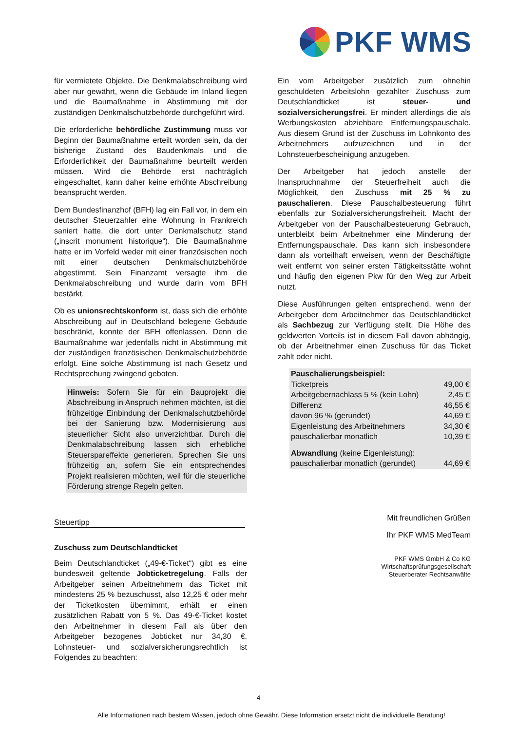PKF WMS
für vermietete Objekte. Die Denkmalabschreibung wird aber nur gewährt, wenn die Gebäude im Inland liegen und die Baumaßnahme in Abstimmung mit der zuständigen Denkmalschutzbehörde durchgeführt wird.
Die erforderliche behördliche Zustimmung muss vor Beginn der Baumaßnahme erteilt worden sein, da der bisherige Zustand des Baudenkmals und die Erforderlichkeit der Baumaßnahme beurteilt werden müssen. Wird die Behörde erst nachträglich eingeschaltet, kann daher keine erhöhte Abschreibung beansprucht werden.
Dem Bundesfinanzhof (BFH) lag ein Fall vor, in dem ein deutscher Steuerzahler eine Wohnung in Frankreich saniert hatte, die dort unter Denkmalschutz stand („inscrit monument historique“). Die Baumaßnahme hatte er im Vorfeld weder mit einer französischen noch mit einer deutschen Denkmalschutzbehörde abgestimmt. Sein Finanzamt versagte ihm die Denkmalabschreibung und wurde darin vom BFH bestärkt.
Ob es unionsrechtskonform ist, dass sich die erhöhte Abschreibung auf in Deutschland belegene Gebäude beschränkt, konnte der BFH offenlassen. Denn die Baumaßnahme war jedenfalls nicht in Abstimmung mit der zuständigen französischen Denkmalschutzbehörde erfolgt. Eine solche Abstimmung ist nach Gesetz und Rechtsprechung zwingend geboten.
Hinweis: Sofern Sie für ein Bauprojekt die Abschreibung in Anspruch nehmen möchten, ist die frühzeitige Einbindung der Denkmalschutzbehörde bei der Sanierung bzw. Modernisierung aus steuerlicher Sicht also unverzichtbar. Durch die Denkmalabschreibung lassen sich erhebliche Steuerspareffekte generieren. Sprechen Sie uns frühzeitig an, sofern Sie ein entsprechendes Projekt realisieren möchten, weil für die steuerliche Förderung strenge Regeln gelten.
Steuertipp
Zuschuss zum Deutschlandticket
Beim Deutschlandticket („49-€-Ticket“) gibt es eine bundesweit geltende Jobticketregelung. Falls der Arbeitgeber seinen Arbeitnehmern das Ticket mit mindestens 25 % bezuschusst, also 12,25 € oder mehr der Ticketkosten übernimmt, erhält er einen zusätzlichen Rabatt von 5 %. Das 49-€-Ticket kostet den Arbeitnehmer in diesem Fall als über den Arbeitgeber bezogenes Jobticket nur 34,30 €. Lohnsteuer- und sozialversicherungsrechtlich ist Folgendes zu beachten:
Ein vom Arbeitgeber zusätzlich zum ohnehin geschuldeten Arbeitslohn gezahlter Zuschuss zum Deutschlandticket ist steuer- und sozialversicherungsfrei. Er mindert allerdings die als Werbungskosten abziehbare Entfernungspauschale. Aus diesem Grund ist der Zuschuss im Lohnkonto des Arbeitnehmers aufzuzeichnen und in der Lohnsteuerbescheinigung anzugeben.
Der Arbeitgeber hat jedoch anstelle der Inanspruchnahme der Steuerfreiheit auch die Möglichkeit, den Zuschuss mit 25 % zu pauschalieren. Diese Pauschalbesteuerung führt ebenfalls zur Sozialversicherungsfreiheit. Macht der Arbeitgeber von der Pauschalbesteuerung Gebrauch, unterbleibt beim Arbeitnehmer eine Minderung der Entfernungspauschale. Das kann sich insbesondere dann als vorteilhaft erweisen, wenn der Beschäftigte weit entfernt von seiner ersten Tätigkeitsstätte wohnt und häufig den eigenen Pkw für den Weg zur Arbeit nutzt.
Diese Ausführungen gelten entsprechend, wenn der Arbeitgeber dem Arbeitnehmer das Deutschlandticket als Sachbezug zur Verfügung stellt. Die Höhe des geldwerten Vorteils ist in diesem Fall davon abhängig, ob der Arbeitnehmer einen Zuschuss für das Ticket zahlt oder nicht.
| Pauschalierungsbeispiel: | |
| Ticketpreis | 49,00 € |
| Arbeitgebernachlass 5 % (kein Lohn) | 2,45 € |
| Differenz | 46,55 € |
| davon 96 % (gerundet) | 44,69 € |
| Eigenleistung des Arbeitnehmers | 34,30 € |
| pauschalierbar monatlich | 10,39 € |
| Abwandlung (keine Eigenleistung): | |
| pauschalierbar monatlich (gerundet) | 44,69 € |
Mit freundlichen Grüßen
Ihr PKF WMS MedTeam
PKF WMS GmbH & Co KG
Wirtschaftsprüfungsgesellschaft
Steuerberater Rechtsanwälte
4
Alle Informationen nach bestem Wissen, jedoch ohne Gewähr. Diese Information ersetzt nicht die individuelle Beratung!